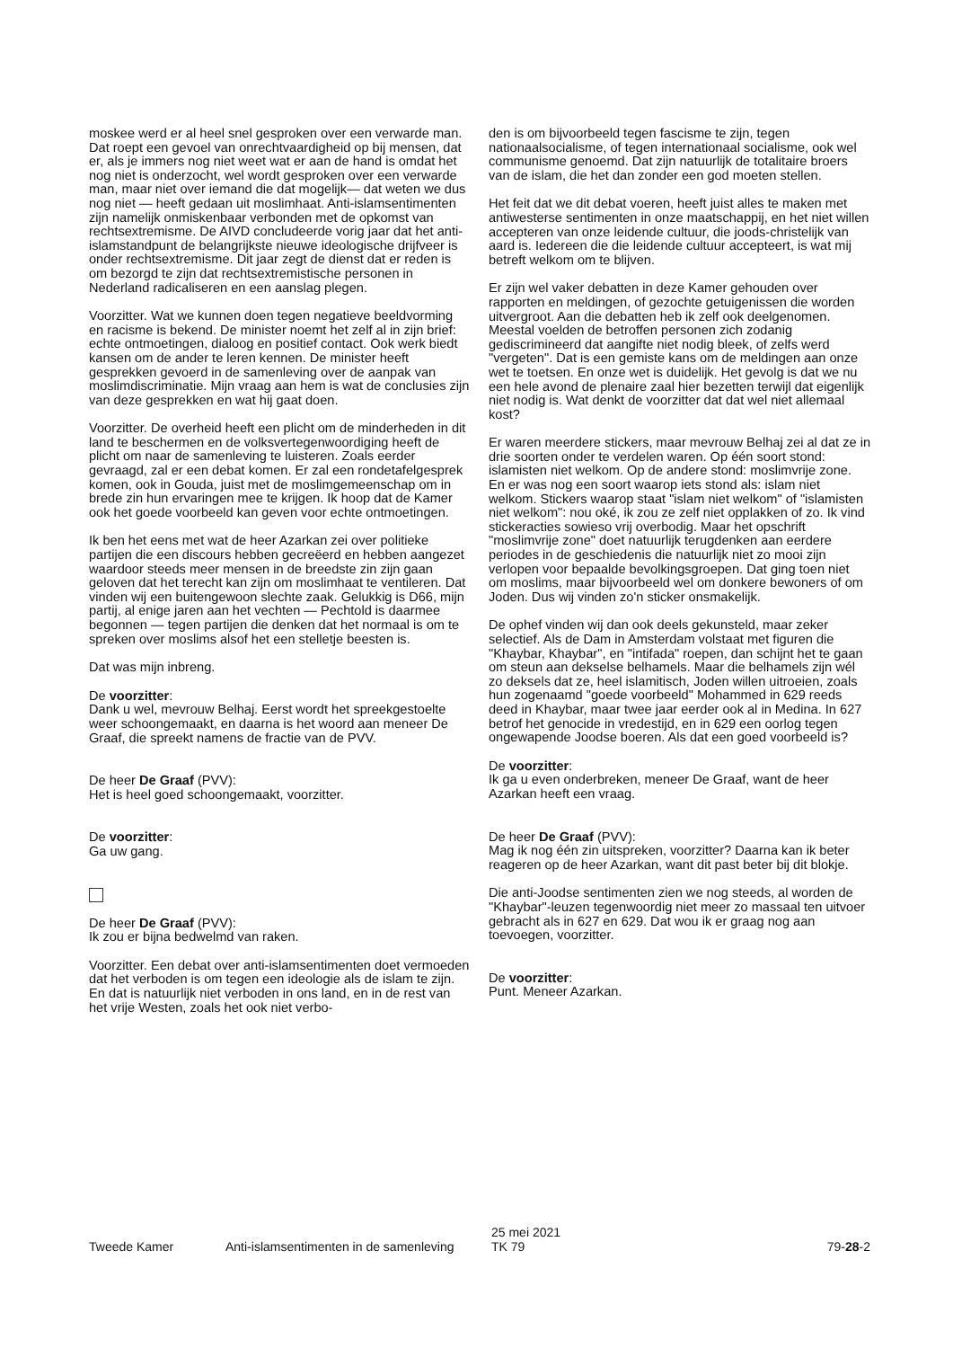moskee werd er al heel snel gesproken over een verwarde man. Dat roept een gevoel van onrechtvaardigheid op bij mensen, dat er, als je immers nog niet weet wat er aan de hand is omdat het nog niet is onderzocht, wel wordt gesproken over een verwarde man, maar niet over iemand die dat mogelijk— dat weten we dus nog niet — heeft gedaan uit moslimhaat. Anti-islamsentimenten zijn namelijk onmiskenbaar verbonden met de opkomst van rechtsextremisme. De AIVD concludeerde vorig jaar dat het anti-islamstandpunt de belangrijkste nieuwe ideologische drijfveer is onder rechtsextremisme. Dit jaar zegt de dienst dat er reden is om bezorgd te zijn dat rechtsextremistische personen in Nederland radicaliseren en een aanslag plegen.
Voorzitter. Wat we kunnen doen tegen negatieve beeldvorming en racisme is bekend. De minister noemt het zelf al in zijn brief: echte ontmoetingen, dialoog en positief contact. Ook werk biedt kansen om de ander te leren kennen. De minister heeft gesprekken gevoerd in de samenleving over de aanpak van moslimdiscriminatie. Mijn vraag aan hem is wat de conclusies zijn van deze gesprekken en wat hij gaat doen.
Voorzitter. De overheid heeft een plicht om de minderheden in dit land te beschermen en de volksvertegenwoordiging heeft de plicht om naar de samenleving te luisteren. Zoals eerder gevraagd, zal er een debat komen. Er zal een rondetafelgesprek komen, ook in Gouda, juist met de moslimgemeenschap om in brede zin hun ervaringen mee te krijgen. Ik hoop dat de Kamer ook het goede voorbeeld kan geven voor echte ontmoetingen.
Ik ben het eens met wat de heer Azarkan zei over politieke partijen die een discours hebben gecreëerd en hebben aangezet waardoor steeds meer mensen in de breedste zin zijn gaan geloven dat het terecht kan zijn om moslimhaat te ventileren. Dat vinden wij een buitengewoon slechte zaak. Gelukkig is D66, mijn partij, al enige jaren aan het vechten — Pechtold is daarmee begonnen — tegen partijen die denken dat het normaal is om te spreken over moslims alsof het een stelletje beesten is.
Dat was mijn inbreng.
De voorzitter:
Dank u wel, mevrouw Belhaj. Eerst wordt het spreekgestoelte weer schoongemaakt, en daarna is het woord aan meneer De Graaf, die spreekt namens de fractie van de PVV.
De heer De Graaf (PVV):
Het is heel goed schoongemaakt, voorzitter.
De voorzitter:
Ga uw gang.
De heer De Graaf (PVV):
Ik zou er bijna bedwelmd van raken.
Voorzitter. Een debat over anti-islamsentimenten doet vermoeden dat het verboden is om tegen een ideologie als de islam te zijn. En dat is natuurlijk niet verboden in ons land, en in de rest van het vrije Westen, zoals het ook niet verbo-
den is om bijvoorbeeld tegen fascisme te zijn, tegen nationaalsocialisme, of tegen internationaal socialisme, ook wel communisme genoemd. Dat zijn natuurlijk de totalitaire broers van de islam, die het dan zonder een god moeten stellen.
Het feit dat we dit debat voeren, heeft juist alles te maken met antiwesterse sentimenten in onze maatschappij, en het niet willen accepteren van onze leidende cultuur, die joods-christelijk van aard is. Iedereen die die leidende cultuur accepteert, is wat mij betreft welkom om te blijven.
Er zijn wel vaker debatten in deze Kamer gehouden over rapporten en meldingen, of gezochte getuigenissen die worden uitvergroot. Aan die debatten heb ik zelf ook deelgenomen. Meestal voelden de betroffen personen zich zodanig gediscrimineerd dat aangifte niet nodig bleek, of zelfs werd "vergeten". Dat is een gemiste kans om de meldingen aan onze wet te toetsen. En onze wet is duidelijk. Het gevolg is dat we nu een hele avond de plenaire zaal hier bezetten terwijl dat eigenlijk niet nodig is. Wat denkt de voorzitter dat dat wel niet allemaal kost?
Er waren meerdere stickers, maar mevrouw Belhaj zei al dat ze in drie soorten onder te verdelen waren. Op één soort stond: islamisten niet welkom. Op de andere stond: moslimvrije zone. En er was nog een soort waarop iets stond als: islam niet welkom. Stickers waarop staat "islam niet welkom" of "islamisten niet welkom": nou oké, ik zou ze zelf niet opplakken of zo. Ik vind stickeracties sowieso vrij overbodig. Maar het opschrift "moslimvrije zone" doet natuurlijk terugdenken aan eerdere periodes in de geschiedenis die natuurlijk niet zo mooi zijn verlopen voor bepaalde bevolkingsgroepen. Dat ging toen niet om moslims, maar bijvoorbeeld wel om donkere bewoners of om Joden. Dus wij vinden zo'n sticker onsmakelijk.
De ophef vinden wij dan ook deels gekunsteld, maar zeker selectief. Als de Dam in Amsterdam volstaat met figuren die "Khaybar, Khaybar", en "intifada" roepen, dan schijnt het te gaan om steun aan dekselse belhamels. Maar die belhamels zijn wél zo deksels dat ze, heel islamitisch, Joden willen uitroeien, zoals hun zogenaamd "goede voorbeeld" Mohammed in 629 reeds deed in Khaybar, maar twee jaar eerder ook al in Medina. In 627 betrof het genocide in vredestijd, en in 629 een oorlog tegen ongewapende Joodse boeren. Als dat een goed voorbeeld is?
De voorzitter:
Ik ga u even onderbreken, meneer De Graaf, want de heer Azarkan heeft een vraag.
De heer De Graaf (PVV):
Mag ik nog één zin uitspreken, voorzitter? Daarna kan ik beter reageren op de heer Azarkan, want dit past beter bij dit blokje.
Die anti-Joodse sentimenten zien we nog steeds, al worden de "Khaybar"-leuzen tegenwoordig niet meer zo massaal ten uitvoer gebracht als in 627 en 629. Dat wou ik er graag nog aan toevoegen, voorzitter.
De voorzitter:
Punt. Meneer Azarkan.
Tweede Kamer Anti-islamsentimenten in de samenleving
25 mei 2021
TK 79
79-28-2